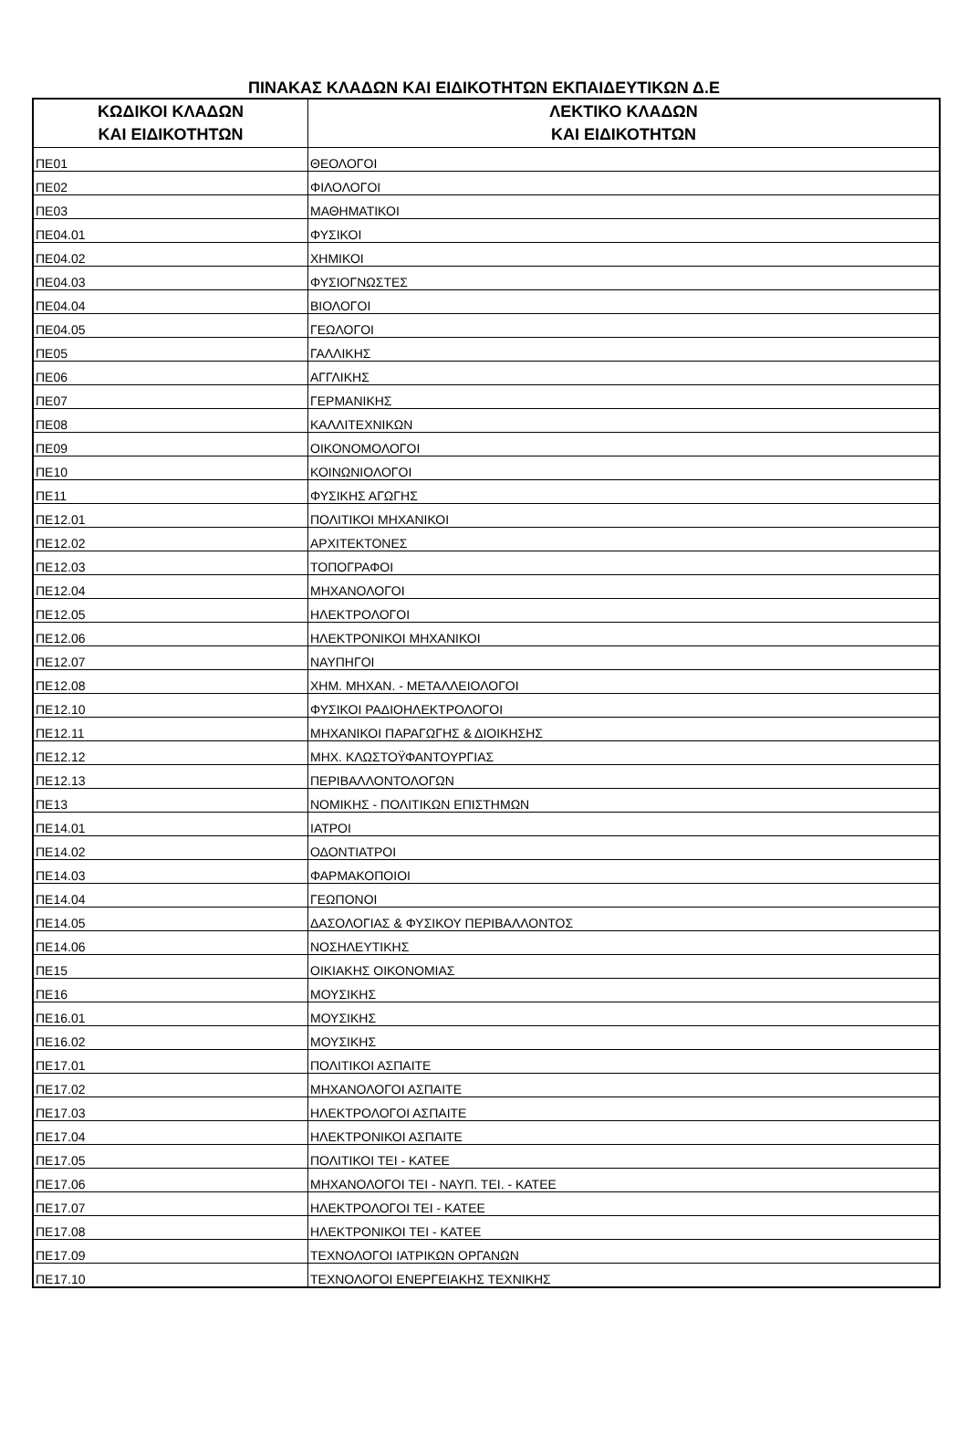ΠΙΝΑΚΑΣ ΚΛΑΔΩΝ ΚΑΙ ΕΙΔΙΚΟΤΗΤΩΝ ΕΚΠΑΙΔΕΥΤΙΚΩΝ Δ.Ε
| ΚΩΔΙΚΟΙ ΚΛΑΔΩΝ ΚΑΙ ΕΙΔΙΚΟΤΗΤΩΝ | ΛΕΚΤΙΚΟ ΚΛΑΔΩΝ ΚΑΙ ΕΙΔΙΚΟΤΗΤΩΝ |
| --- | --- |
| ΠΕ01 | ΘΕΟΛΟΓΟΙ |
| ΠΕ02 | ΦΙΛΟΛΟΓΟΙ |
| ΠΕ03 | ΜΑΘΗΜΑΤΙΚΟΙ |
| ΠΕ04.01 | ΦΥΣΙΚΟΙ |
| ΠΕ04.02 | ΧΗΜΙΚΟΙ |
| ΠΕ04.03 | ΦΥΣΙΟΓΝΩΣΤΕΣ |
| ΠΕ04.04 | ΒΙΟΛΟΓΟΙ |
| ΠΕ04.05 | ΓΕΩΛΟΓΟΙ |
| ΠΕ05 | ΓΑΛΛΙΚΗΣ |
| ΠΕ06 | ΑΓΓΛΙΚΗΣ |
| ΠΕ07 | ΓΕΡΜΑΝΙΚΗΣ |
| ΠΕ08 | ΚΑΛΛΙΤΕΧΝΙΚΩΝ |
| ΠΕ09 | ΟΙΚΟΝΟΜΟΛΟΓΟΙ |
| ΠΕ10 | ΚΟΙΝΩΝΙΟΛΟΓΟΙ |
| ΠΕ11 | ΦΥΣΙΚΗΣ ΑΓΩΓΗΣ |
| ΠΕ12.01 | ΠΟΛΙΤΙΚΟΙ ΜΗΧΑΝΙΚΟΙ |
| ΠΕ12.02 | ΑΡΧΙΤΕΚΤΟΝΕΣ |
| ΠΕ12.03 | ΤΟΠΟΓΡΑΦΟΙ |
| ΠΕ12.04 | ΜΗΧΑΝΟΛΟΓΟΙ |
| ΠΕ12.05 | ΗΛΕΚΤΡΟΛΟΓΟΙ |
| ΠΕ12.06 | ΗΛΕΚΤΡΟΝΙΚΟΙ ΜΗΧΑΝΙΚΟΙ |
| ΠΕ12.07 | ΝΑΥΠΗΓΟΙ |
| ΠΕ12.08 | ΧΗΜ. ΜΗΧΑΝ. - ΜΕΤΑΛΛΕΙΟΛΟΓΟΙ |
| ΠΕ12.10 | ΦΥΣΙΚΟΙ ΡΑΔΙΟΗΛΕΚΤΡΟΛΟΓΟΙ |
| ΠΕ12.11 | ΜΗΧΑΝΙΚΟΙ ΠΑΡΑΓΩΓΗΣ & ΔΙΟΙΚΗΣΗΣ |
| ΠΕ12.12 | ΜΗΧ. ΚΛΩΣΤΟΫΦΑΝΤΟΥΡΓΙΑΣ |
| ΠΕ12.13 | ΠΕΡΙΒΑΛΛΟΝΤΟΛΟΓΩΝ |
| ΠΕ13 | ΝΟΜΙΚΗΣ - ΠΟΛΙΤΙΚΩΝ ΕΠΙΣΤΗΜΩΝ |
| ΠΕ14.01 | ΙΑΤΡΟΙ |
| ΠΕ14.02 | ΟΔΟΝΤΙΑΤΡΟΙ |
| ΠΕ14.03 | ΦΑΡΜΑΚΟΠΟΙΟΙ |
| ΠΕ14.04 | ΓΕΩΠΟΝΟΙ |
| ΠΕ14.05 | ΔΑΣΟΛΟΓΙΑΣ & ΦΥΣΙΚΟΥ ΠΕΡΙΒΑΛΛΟΝΤΟΣ |
| ΠΕ14.06 | ΝΟΣΗΛΕΥΤΙΚΗΣ |
| ΠΕ15 | ΟΙΚΙΑΚΗΣ ΟΙΚΟΝΟΜΙΑΣ |
| ΠΕ16 | ΜΟΥΣΙΚΗΣ |
| ΠΕ16.01 | ΜΟΥΣΙΚΗΣ |
| ΠΕ16.02 | ΜΟΥΣΙΚΗΣ |
| ΠΕ17.01 | ΠΟΛΙΤΙΚΟΙ ΑΣΠΑΙΤΕ |
| ΠΕ17.02 | ΜΗΧΑΝΟΛΟΓΟΙ ΑΣΠΑΙΤΕ |
| ΠΕ17.03 | ΗΛΕΚΤΡΟΛΟΓΟΙ ΑΣΠΑΙΤΕ |
| ΠΕ17.04 | ΗΛΕΚΤΡΟΝΙΚΟΙ ΑΣΠΑΙΤΕ |
| ΠΕ17.05 | ΠΟΛΙΤΙΚΟΙ ΤΕΙ - ΚΑΤΕΕ |
| ΠΕ17.06 | ΜΗΧΑΝΟΛΟΓΟΙ ΤΕΙ - ΝΑΥΠ. ΤΕΙ. - ΚΑΤΕΕ |
| ΠΕ17.07 | ΗΛΕΚΤΡΟΛΟΓΟΙ ΤΕΙ - ΚΑΤΕΕ |
| ΠΕ17.08 | ΗΛΕΚΤΡΟΝΙΚΟΙ ΤΕΙ - ΚΑΤΕΕ |
| ΠΕ17.09 | ΤΕΧΝΟΛΟΓΟΙ ΙΑΤΡΙΚΩΝ ΟΡΓΑΝΩΝ |
| ΠΕ17.10 | ΤΕΧΝΟΛΟΓΟΙ ΕΝΕΡΓΕΙΑΚΗΣ ΤΕΧΝΙΚΗΣ |